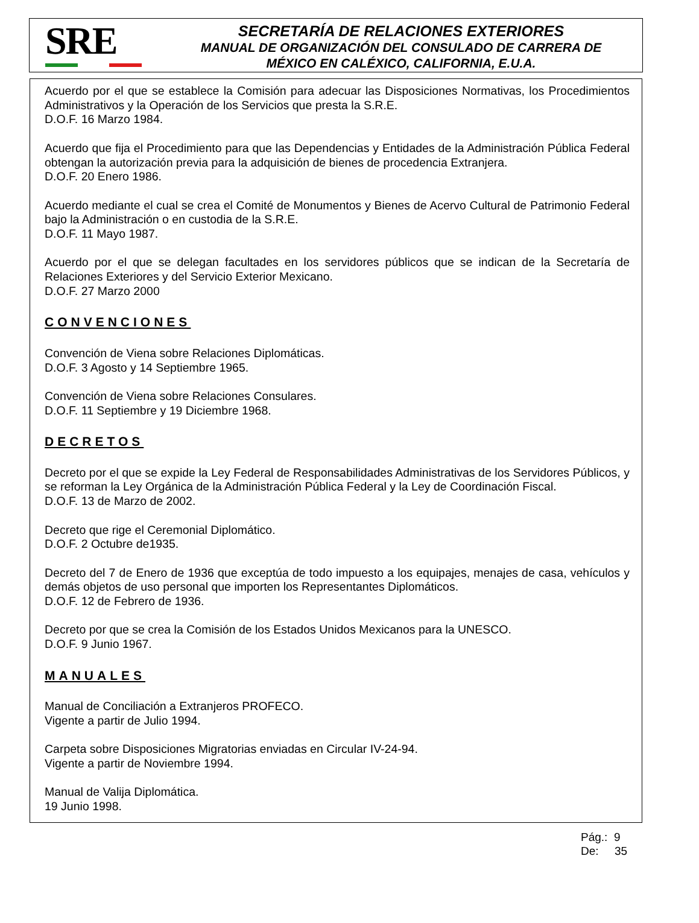SRE
SECRETARÍA DE RELACIONES EXTERIORES
MANUAL DE ORGANIZACIÓN DEL CONSULADO DE CARRERA DE
MÉXICO EN CALÉXICO, CALIFORNIA, E.U.A.
Acuerdo por el que se establece la Comisión para adecuar las Disposiciones Normativas, los Procedimientos Administrativos y la Operación de los Servicios que presta la S.R.E.
D.O.F. 16 Marzo 1984.
Acuerdo que fija el Procedimiento para que las Dependencias y Entidades de la Administración Pública Federal obtengan la autorización previa para la adquisición de bienes de procedencia Extranjera.
D.O.F. 20 Enero 1986.
Acuerdo mediante el cual se crea el Comité de Monumentos y Bienes de Acervo Cultural de Patrimonio Federal bajo la Administración o en custodia de la S.R.E.
D.O.F. 11 Mayo 1987.
Acuerdo por el que se delegan facultades en los servidores públicos que se indican de la Secretaría de Relaciones Exteriores y del Servicio Exterior Mexicano.
D.O.F. 27 Marzo 2000
CONVENCIONES
Convención de Viena sobre Relaciones Diplomáticas.
D.O.F. 3 Agosto y 14 Septiembre 1965.
Convención de Viena sobre Relaciones Consulares.
D.O.F. 11 Septiembre y 19 Diciembre 1968.
DECRETOS
Decreto por el que se expide la Ley Federal de Responsabilidades Administrativas de los Servidores Públicos, y se reforman la Ley Orgánica de la Administración Pública Federal y la Ley de Coordinación Fiscal.
D.O.F. 13 de Marzo de 2002.
Decreto que rige el Ceremonial Diplomático.
D.O.F. 2 Octubre de1935.
Decreto del 7 de Enero de 1936 que exceptúa de todo impuesto a los equipajes, menajes de casa, vehículos y demás objetos de uso personal que importen los Representantes Diplomáticos.
D.O.F. 12 de Febrero de 1936.
Decreto por que se crea la Comisión de los Estados Unidos Mexicanos para la UNESCO.
D.O.F. 9 Junio 1967.
MANUALES
Manual de Conciliación a Extranjeros PROFECO.
Vigente a partir de Julio 1994.
Carpeta sobre Disposiciones Migratorias enviadas en Circular IV-24-94.
Vigente a partir de Noviembre 1994.
Manual de Valija Diplomática.
19 Junio 1998.
Pág.: 9
De: 35